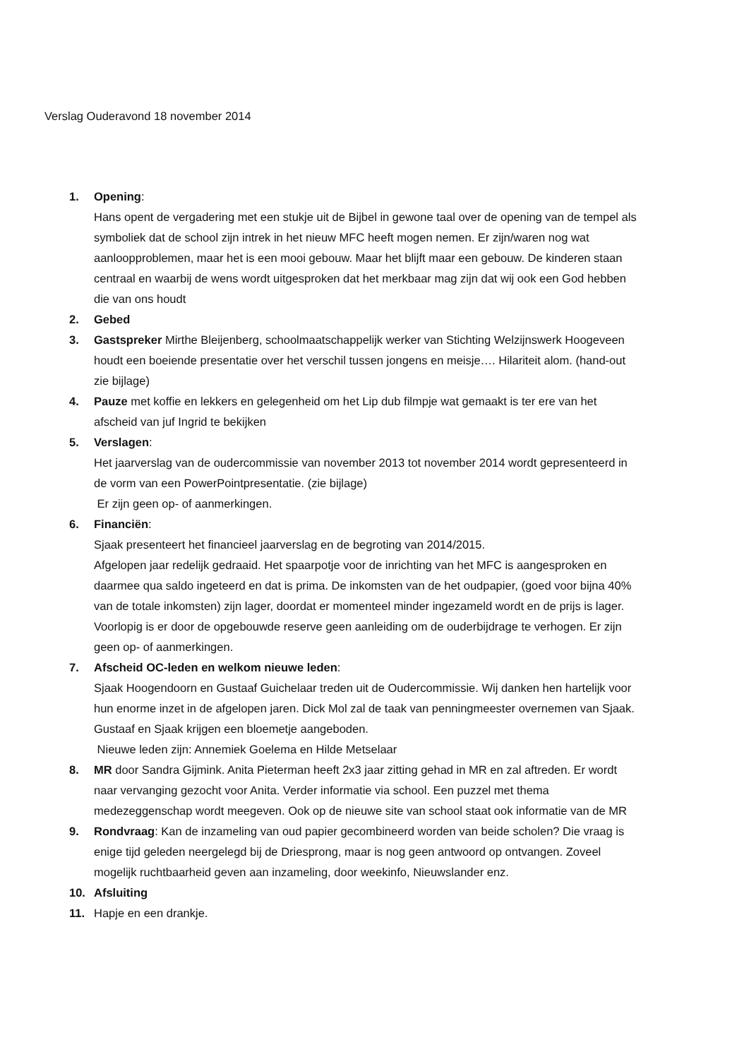Verslag Ouderavond 18 november 2014
1. Opening:
Hans opent de vergadering met een stukje uit de Bijbel in gewone taal over de opening van de tempel als symboliek dat de school zijn intrek in het nieuw MFC heeft mogen nemen. Er zijn/waren nog wat aanloopproblemen, maar het is een mooi gebouw. Maar het blijft maar een gebouw. De kinderen staan centraal en waarbij de wens wordt uitgesproken dat het merkbaar mag zijn dat wij ook een God hebben die van ons houdt
2. Gebed
3. Gastspreker Mirthe Bleijenberg, schoolmaatschappelijk werker van Stichting Welzijnswerk Hoogeveen houdt een boeiende presentatie over het verschil tussen jongens en meisje…. Hilariteit alom. (hand-out zie bijlage)
4. Pauze met koffie en lekkers en gelegenheid om het Lip dub filmpje wat gemaakt is ter ere van het afscheid van juf Ingrid te bekijken
5. Verslagen:
Het jaarverslag van de oudercommissie van november 2013 tot november 2014 wordt gepresenteerd in de vorm van een PowerPointpresentatie. (zie bijlage)
Er zijn geen op- of aanmerkingen.
6. Financiën:
Sjaak presenteert het financieel jaarverslag en de begroting van 2014/2015.
Afgelopen jaar redelijk gedraaid. Het spaarpotje voor de inrichting van het MFC is aangesproken en daarmee qua saldo ingeteerd en dat is prima. De inkomsten van de het oudpapier, (goed voor bijna 40% van de totale inkomsten) zijn lager, doordat er momenteel minder ingezameld wordt en de prijs is lager. Voorlopig is er door de opgebouwde reserve geen aanleiding om de ouderbijdrage te verhogen. Er zijn geen op- of aanmerkingen.
7. Afscheid OC-leden en welkom nieuwe leden:
Sjaak Hoogendoorn en Gustaaf Guichelaar treden uit de Oudercommissie. Wij danken hen hartelijk voor hun enorme inzet in de afgelopen jaren. Dick Mol zal de taak van penningmeester overnemen van Sjaak. Gustaaf en Sjaak krijgen een bloemetje aangeboden.
Nieuwe leden zijn: Annemiek Goelema en Hilde Metselaar
8. MR door Sandra Gijmink. Anita Pieterman heeft 2x3 jaar zitting gehad in MR en zal aftreden. Er wordt naar vervanging gezocht voor Anita. Verder informatie via school. Een puzzel met thema medezeggenschap wordt meegeven. Ook op de nieuwe site van school staat ook informatie van de MR
9. Rondvraag: Kan de inzameling van oud papier gecombineerd worden van beide scholen? Die vraag is enige tijd geleden neergelegd bij de Driesprong, maar is nog geen antwoord op ontvangen. Zoveel mogelijk ruchtbaarheid geven aan inzameling, door weekinfo, Nieuwslander enz.
10. Afsluiting
11. Hapje en een drankje.